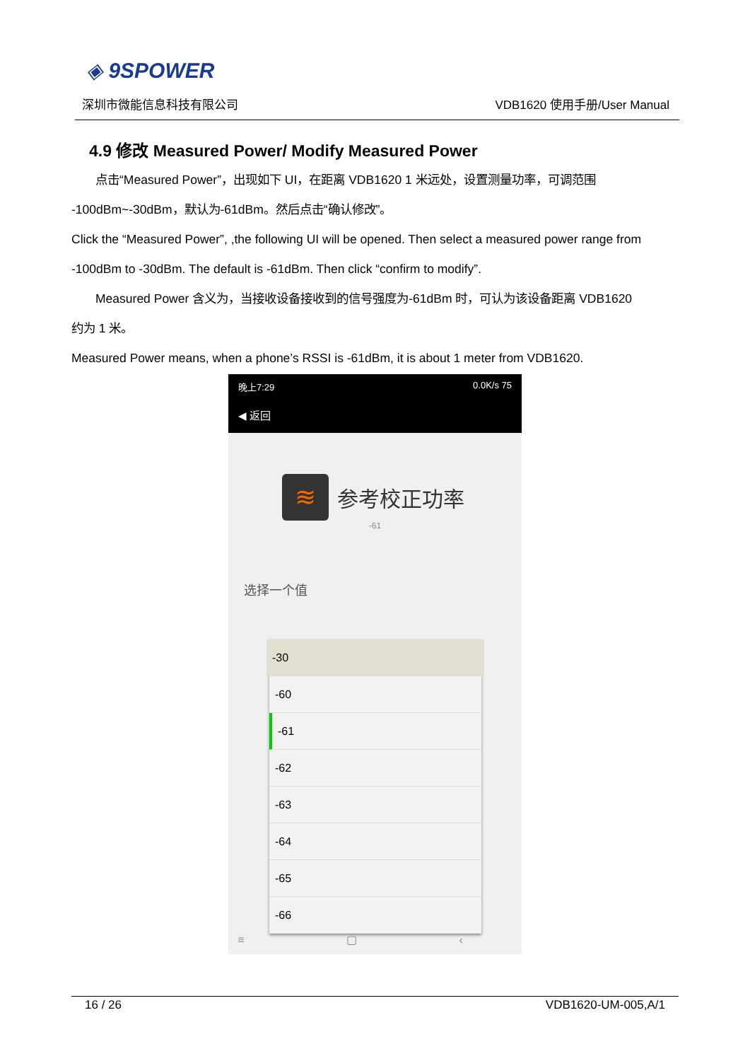◈ 9SPOWER
深圳市微能信息科技有限公司 VDB1620 使用手册/User Manual
4.9 修改 Measured Power/ Modify Measured Power
点击“Measured Power”，出现如下 UI，在距离 VDB1620 1 米远处，设置测量功率，可调范围
-100dBm~-30dBm，默认为-61dBm。然后点击“确认修改”。
Click the “Measured Power”, ,the following UI will be opened. Then select a measured power range from
-100dBm to -30dBm. The default is -61dBm. Then click “confirm to modify”.
Measured Power 含义为，当接收设备接收到的信号强度为-61dBm 时，可认为该设备距离 VDB1620
约为 1 米。
Measured Power means, when a phone’s RSSI is -61dBm, it is about 1 meter from VDB1620.
晚上7:29 0.0K/s 75
◀ 返回
≋
参考校正功率
-61
选择一个值
-30
-60
-61
-62
-63
-64
-65
-66
≡ ▢ ‹
16 / 26 VDB1620-UM-005,A/1